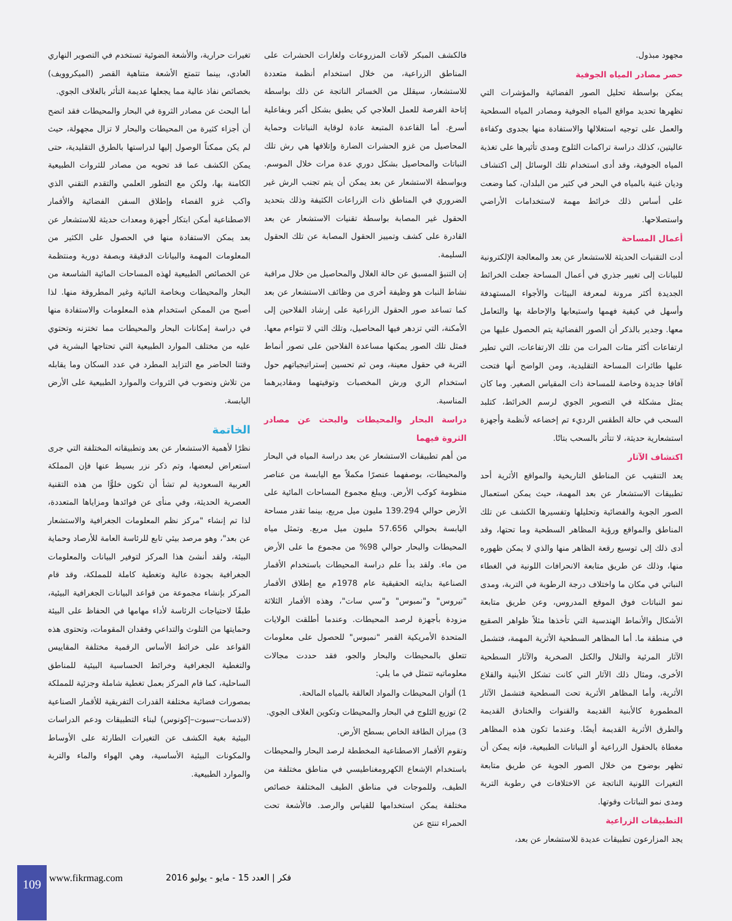مجهود مبذول.
حصر مصادر المياه الجوفية
يمكن بواسطة تحليل الصور الفضائية والمؤشرات التي تظهرها تحديد مواقع المياه الجوفية ومصادر المياه السطحية والعمل على توجيه استغلالها والاستفادة منها بجدوى وكفاءة عاليتين، كذلك دراسة تراكمات الثلوج ومدى تأثيرها على تغذية المياه الجوفية، وقد أدى استخدام تلك الوسائل إلى اكتشاف وديان غنية بالمياه في البحر في كثير من البلدان، كما وضعت على أساس ذلك خرائط مهمة لاستخدامات الأراضي واستصلاحها.
أعمال المساحة
أدت التقنيات الحديثة للاستشعار عن بعد والمعالجة الإلكترونية للبيانات إلى تغيير جذري في أعمال المساحة جعلت الخرائط الجديدة أكثر مرونة لمعرفة البيئات والأجواء المستهدفة وأسهل في كيفية فهمها واستيعابها والإحاطة بها والتعامل معها. وجدير بالذكر أن الصور الفضائية يتم الحصول عليها من ارتفاعات أكثر مئات المرات من تلك الارتفاعات، التي تطير عليها طائرات المساحة التقليدية، ومن الواضح أنها فتحت آفاقا جديدة وخاصة للمساحة ذات المقياس الصغير. وما كان يمثل مشكلة في التصوير الجوي لرسم الخرائط، كتلبد السحب في حالة الطقس الرديء تم إخضاعه لأنظمة وأجهزة استشعارية حديثة، لا تتأثر بالسحب بتاتًا.
اكتشاف الآثار
يعد التنقيب عن المناطق التاريخية والمواقع الأثرية أحد تطبيقات الاستشعار عن بعد المهمة، حيث يمكن استعمال الصور الجوية والفضائية وتحليلها وتفسيرها الكشف عن تلك المناطق والمواقع ورؤية المظاهر السطحية وما تحتها، وقد أدى ذلك إلى توسيع رقعة الظاهر منها والذي لا يمكن ظهوره منها، وذلك عن طريق متابعة الانحرافات اللونية في الغطاء النباتي في مكان ما واختلاف درجة الرطوبة في التربة، ومدى نمو النباتات فوق الموقع المدروس، وعن طريق متابعة الأشكال والأنماط الهندسية التي تأخذها مثلاً ظواهر الصقيع في منطقة ما. أما المظاهر السطحية الأثرية المهمة، فتشمل الآثار المرئية والتلال والكتل الصخرية والآثار السطحية الأخرى، ومثال ذلك الآثار التي كانت تشكل الأبنية والقلاع الأثرية، وأما المظاهر الأثرية تحت السطحية فتشمل الآثار المطمورة كالأبنية القديمة والقنوات والخنادق القديمة والطرق الأثرية القديمة أيضًا. وعندما تكون هذه المظاهر مغطاة بالحقول الزراعية أو النباتات الطبيعية، فإنه يمكن أن تظهر بوضوح من خلال الصور الجوية عن طريق متابعة التغيرات اللونية الناتجة عن الاختلافات في رطوبة التربة ومدى نمو النباتات وقوتها.
التطبيقات الزراعية
يجد المزارعون تطبيقات عديدة للاستشعار عن بعد،
فالكشف المبكر لآفات المزروعات ولغارات الحشرات على المناطق الزراعية، من خلال استخدام أنظمة متعددة للاستشعار، سيقلل من الخسائر الناتجة عن ذلك بواسطة إتاحة الفرصة للعمل العلاجي كي يطبق بشكل أكبر وبفاعلية أسرع. أما القاعدة المتبعة عادة لوقاية النباتات وحماية المحاصيل من غزو الحشرات الضارة وإتلافها هي رش تلك النباتات والمحاصيل بشكل دوري عدة مرات خلال الموسم. وبواسطة الاستشعار عن بعد يمكن أن يتم تجنب الرش غير الضروري في المناطق ذات الزراعات الكثيفة وذلك بتحديد الحقول غير المصابة بواسطة تقنيات الاستشعار عن بعد القادرة على كشف وتمييز الحقول المصابة عن تلك الحقول السليمة.
إن التنبؤ المسبق عن حالة الغلال والمحاصيل من خلال مراقبة نشاط النبات هو وظيفة أخرى من وظائف الاستشعار عن بعد كما تساعد صور الحقول الزراعية على إرشاد الفلاحين إلى الأمكنة، التي تزدهر فيها المحاصيل، وتلك التي لا تتواءم معها. فمثل تلك الصور يمكنها مساعدة الفلاحين على تصور أنماط التربة في حقول معينة، ومن ثم تحسين إستراتيجياتهم حول استخدام الري ورش المخصبات وتوقيتهما ومقاديرهما المناسبة.
دراسة البحار والمحيطات والبحث عن مصادر الثروة فيهما
من أهم تطبيقات الاستشعار عن بعد دراسة المياه في البحار والمحيطات، بوصفهما عنصرًا مكملاً مع اليابسة من عناصر منظومة كوكب الأرض. ويبلغ مجموع المساحات المائية على الأرض حوالي 139.294 مليون ميل مربع، بينما تقدر مساحة اليابسة بحوالي 57.656 مليون ميل مربع. وتمثل مياه المحيطات والبحار حوالي 98% من مجموع ما على الأرض من ماء. ولقد بدأ علم دراسة المحيطات باستخدام الأقمار الصناعية بدايته الحقيقية عام 1978م مع إطلاق الأقمار "تيروس" و"نمبوس" و"سي سات"، وهذه الأقمار الثلاثة مزودة بأجهزة لرصد المحيطات. وعندما أطلقت الولايات المتحدة الأمريكية القمر "نمبوس" للحصول على معلومات تتعلق بالمحيطات والبحار والجو، فقد حددت مجالات معلوماتيه تتمثل في ما يلي:
1) ألوان المحيطات والمواد العالقة بالمياه المالحة.
2) توزيع الثلوج في البحار والمحيطات وتكوين الغلاف الجوي.
3) ميزان الطاقة الخاص بسطح الأرض.
وتقوم الأقمار الاصطناعية المخططة لرصد البحار والمحيطات باستخدام الإشعاع الكهرومغناطيسي في مناطق مختلفة من الطيف، وللموجات في مناطق الطيف المختلفة خصائص مختلفة يمكن استخدامها للقياس والرصد. فالأشعة تحت الحمراء تنتج عن
تغيرات حرارية، والأشعة الضوئية تستخدم في التصوير النهاري العادي، بينما تتمتع الأشعة متناهية القصر (الميكروويف) بخصائص نفاذ عالية مما يجعلها عديمة التأثر بالغلاف الجوي.
أما البحث عن مصادر الثروة في البحار والمحيطات فقد اتضح أن أجزاء كثيرة من المحيطات والبحار لا تزال مجهولة، حيث لم يكن ممكناً الوصول إليها لدراستها بالطرق التقليدية، حتى يمكن الكشف عما قد تحويه من مصادر للثروات الطبيعية الكامنة بها، ولكن مع التطور العلمي والتقدم التقني الذي واكب غزو الفضاء وإطلاق السفن الفضائية والأقمار الاصطناعية أمكن ابتكار أجهزة ومعدات حديثة للاستشعار عن بعد يمكن الاستفادة منها في الحصول على الكثير من المعلومات المهمة والبيانات الدقيقة وبصفة دورية ومنتظمة عن الخصائص الطبيعية لهذه المساحات المائية الشاسعة من البحار والمحيطات وبخاصة النائية وغير المطروقة منها. لذا أصبح من الممكن استخدام هذه المعلومات والاستفادة منها في دراسة إمكانات البحار والمحيطات مما تختزنه وتحتوي عليه من مختلف الموارد الطبيعية التي تحتاجها البشرية في وقتنا الحاضر مع التزايد المطرد في عدد السكان وما يقابله من تلاش ونضوب في الثروات والموارد الطبيعية على الأرض اليابسة.
الخاتمة
نظرًا لأهمية الاستشعار عن بعد وتطبيقاته المختلفة التي جرى استعراض لبعضها، وتم ذكر نزر بسيط عنها فإن المملكة العربية السعودية لم تشأ أن تكون خلوًّا من هذه التقنية العصرية الحديثة، وفي منأى عن فوائدها ومزاياها المتعددة، لذا تم إنشاء "مركز نظم المعلومات الجغرافية والاستشعار عن بعد"، وهو مرصد بيئي تابع للرئاسة العامة للأرصاد وحماية البيئة، ولقد أنشئ هذا المركز لتوفير البيانات والمعلومات الجغرافية بجودة عالية وتغطية كاملة للمملكة، وقد قام المركز بإنشاء مجموعة من قواعد البيانات الجغرافية البيئية، طبقًا لاحتياجات الرئاسة لأداء مهامها في الحفاظ على البيئة وحمايتها من التلوث والتداعي وفقدان المقومات، وتحتوى هذه القواعد على خرائط الأساس الرقمية مختلفة المقاييس والتغطية الجغرافية وخرائط الحساسية البيئية للمناطق الساحلية، كما قام المركز بعمل تغطية شاملة وجزئية للمملكة بمصورات فضائية مختلفة القدرات التفريقية للأقمار الصناعية (لاندسات–سبوت–إكونوس) لبناء التطبيقات ودعم الدراسات البيئية بغية الكشف عن التغيرات الطارئة على الأوساط والمكونات البيئية الأساسية، وهي الهواء والماء والتربة والموارد الطبيعية.
109 www.fikrmag.com
فكر | العدد 15 - مايو - يوليو 2016